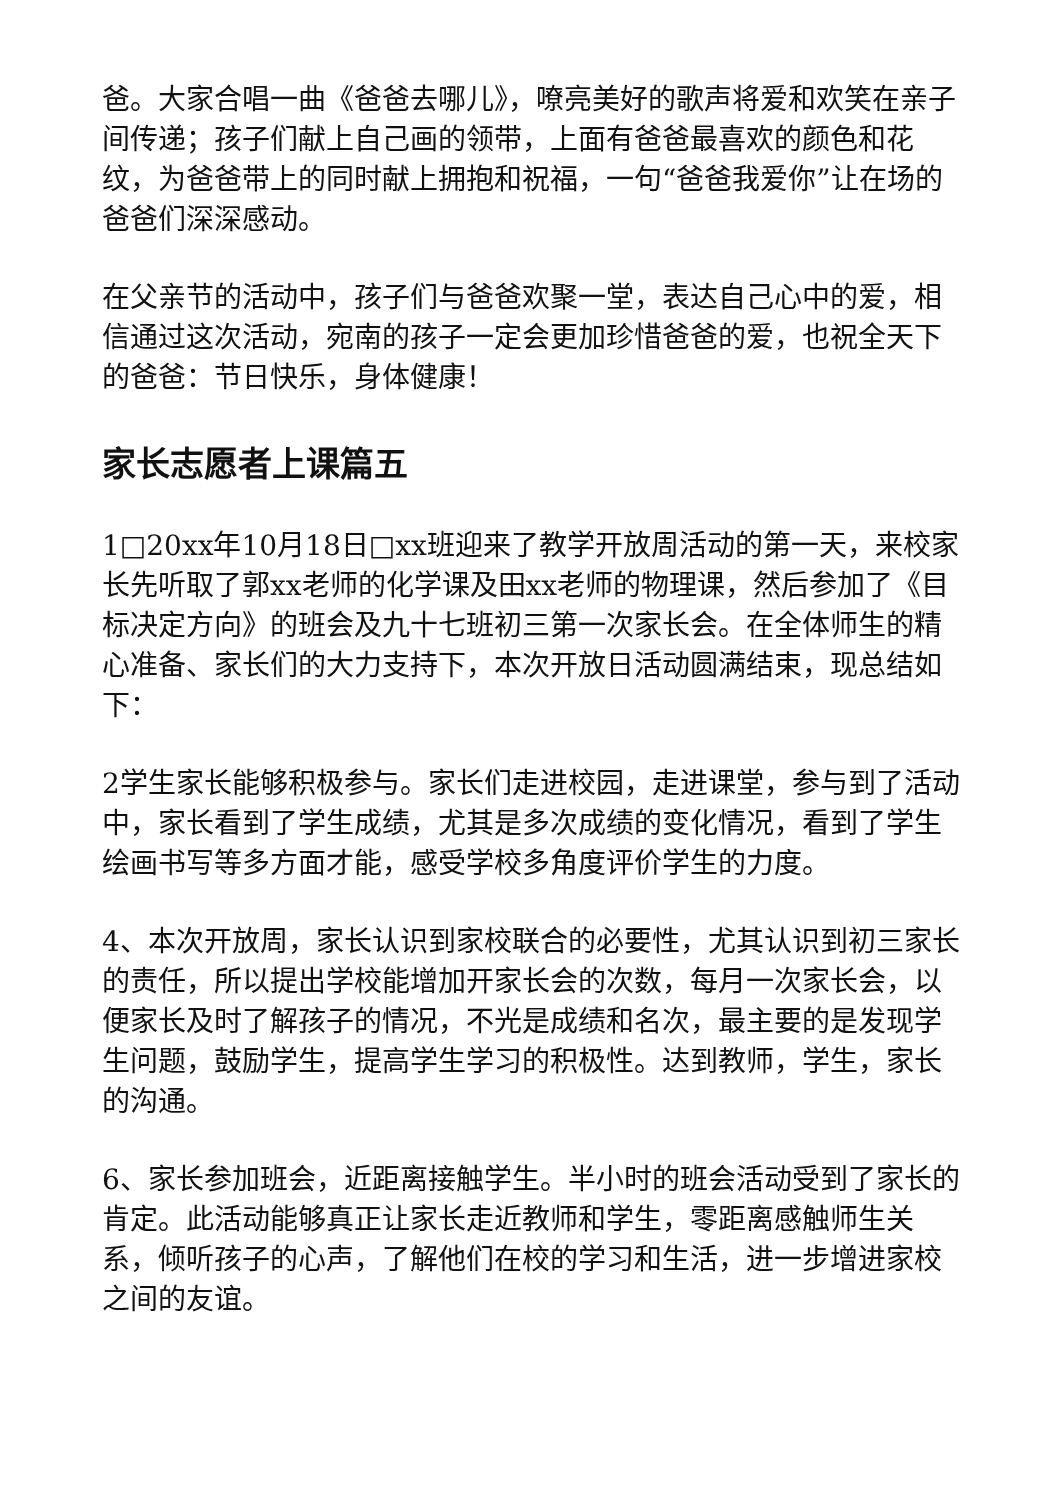爸。大家合唱一曲《爸爸去哪儿》，嘹亮美好的歌声将爱和欢笑在亲子间传递；孩子们献上自己画的领带，上面有爸爸最喜欢的颜色和花纹，为爸爸带上的同时献上拥抱和祝福，一句“爸爸我爱你”让在场的爸爸们深深感动。
在父亲节的活动中，孩子们与爸爸欢聚一堂，表达自己心中的爱，相信通过这次活动，宛南的孩子一定会更加珍惜爸爸的爱，也祝全天下的爸爸：节日快乐，身体健康！
家长志愿者上课篇五
1□20xx年10月18日□xx班迎来了教学开放周活动的第一天，来校家长先听取了郭xx老师的化学课及田xx老师的物理课，然后参加了《目标决定方向》的班会及九十七班初三第一次家长会。在全体师生的精心准备、家长们的大力支持下，本次开放日活动圆满结束，现总结如下：
2学生家长能够积极参与。家长们走进校园，走进课堂，参与到了活动中，家长看到了学生成绩，尤其是多次成绩的变化情况，看到了学生绘画书写等多方面才能，感受学校多角度评价学生的力度。
4、本次开放周，家长认识到家校联合的必要性，尤其认识到初三家长的责任，所以提出学校能增加开家长会的次数，每月一次家长会，以便家长及时了解孩子的情况，不光是成绩和名次，最主要的是发现学生问题，鼓励学生，提高学生学习的积极性。达到教师，学生，家长的沟通。
6、家长参加班会，近距离接触学生。半小时的班会活动受到了家长的肯定。此活动能够真正让家长走近教师和学生，零距离感触师生关系，倾听孩子的心声，了解他们在校的学习和生活，进一步增进家校之间的友谊。